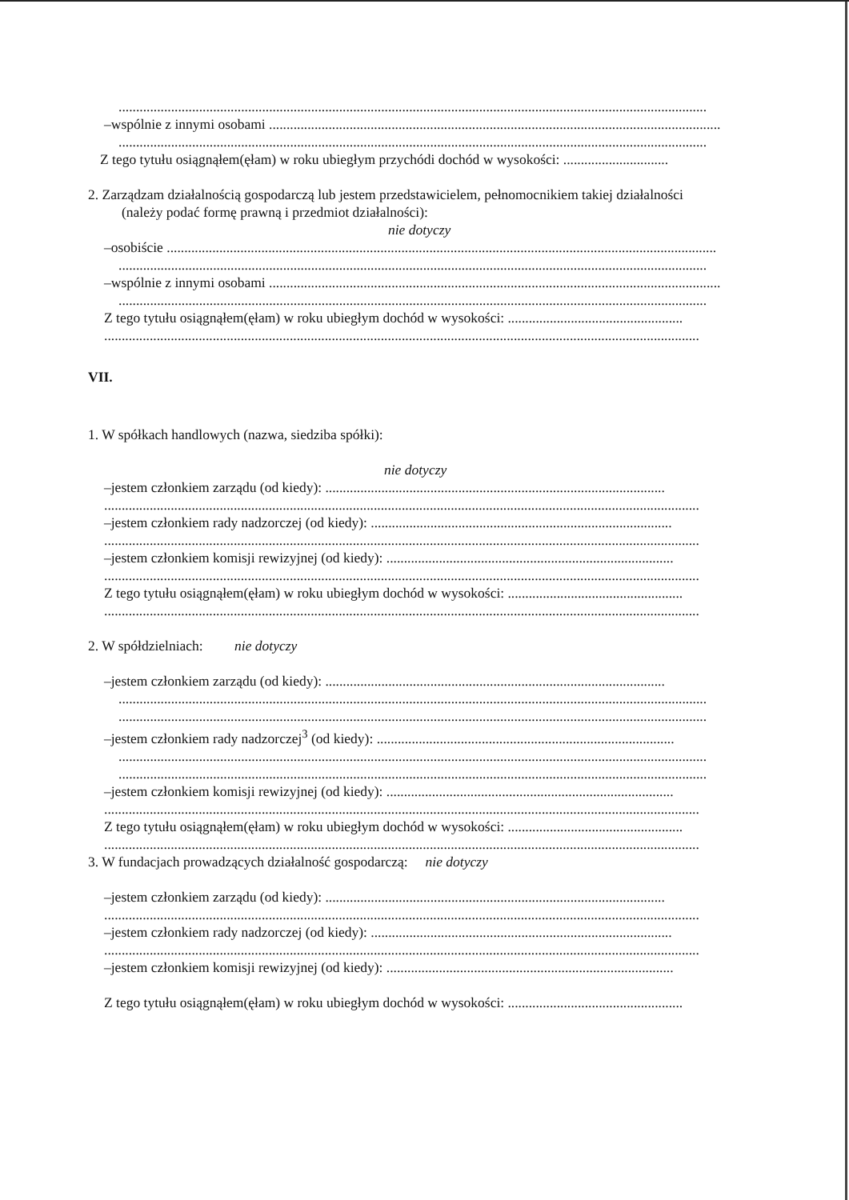........................................................................................................................................................................
–wspólnie z innymi osobami .................................................................................................................................
........................................................................................................................................................................
Z tego tytułu osiągnąłem(ęłam) w roku ubiegłym przychódi dochód w wysokości: ..............................
2. Zarządzam działalnością gospodarczą lub jestem przedstawicielem, pełnomocnikiem takiej działalności
(należy podać formę prawną i przedmiot działalności):
nie dotyczy
–osobiście .............................................................................................................................................................
........................................................................................................................................................................
–wspólnie z innymi osobami .................................................................................................................................
........................................................................................................................................................................
Z tego tytułu osiągnąłem(ęłam) w roku ubiegłym dochód w wysokości: ..................................................
..........................................................................................................................................................................
VII.
1. W spółkach handlowych (nazwa, siedziba spółki):
nie dotyczy
–jestem członkiem zarządu (od kiedy): .................................................................................................
..........................................................................................................................................................................
–jestem członkiem rady nadzorczej (od kiedy): ......................................................................................
..........................................................................................................................................................................
–jestem członkiem komisji rewizyjnej (od kiedy): ..................................................................................
..........................................................................................................................................................................
Z tego tytułu osiągnąłem(ęłam) w roku ubiegłym dochód w wysokości: ..................................................
..........................................................................................................................................................................
2. W spółdzielniach: nie dotyczy
–jestem członkiem zarządu (od kiedy): .................................................................................................
........................................................................................................................................................................
........................................................................................................................................................................
–jestem członkiem rady nadzorczej<sup>3</sup> (od kiedy): .....................................................................................
........................................................................................................................................................................
........................................................................................................................................................................
–jestem członkiem komisji rewizyjnej (od kiedy): ..................................................................................
..........................................................................................................................................................................
Z tego tytułu osiągnąłem(ęłam) w roku ubiegłym dochód w wysokości: ..................................................
..........................................................................................................................................................................
3. W fundacjach prowadzących działalność gospodarczą: nie dotyczy
–jestem członkiem zarządu (od kiedy): .................................................................................................
..........................................................................................................................................................................
–jestem członkiem rady nadzorczej (od kiedy): ......................................................................................
..........................................................................................................................................................................
–jestem członkiem komisji rewizyjnej (od kiedy): ..................................................................................
Z tego tytułu osiągnąłem(ęłam) w roku ubiegłym dochód w wysokości: ..................................................